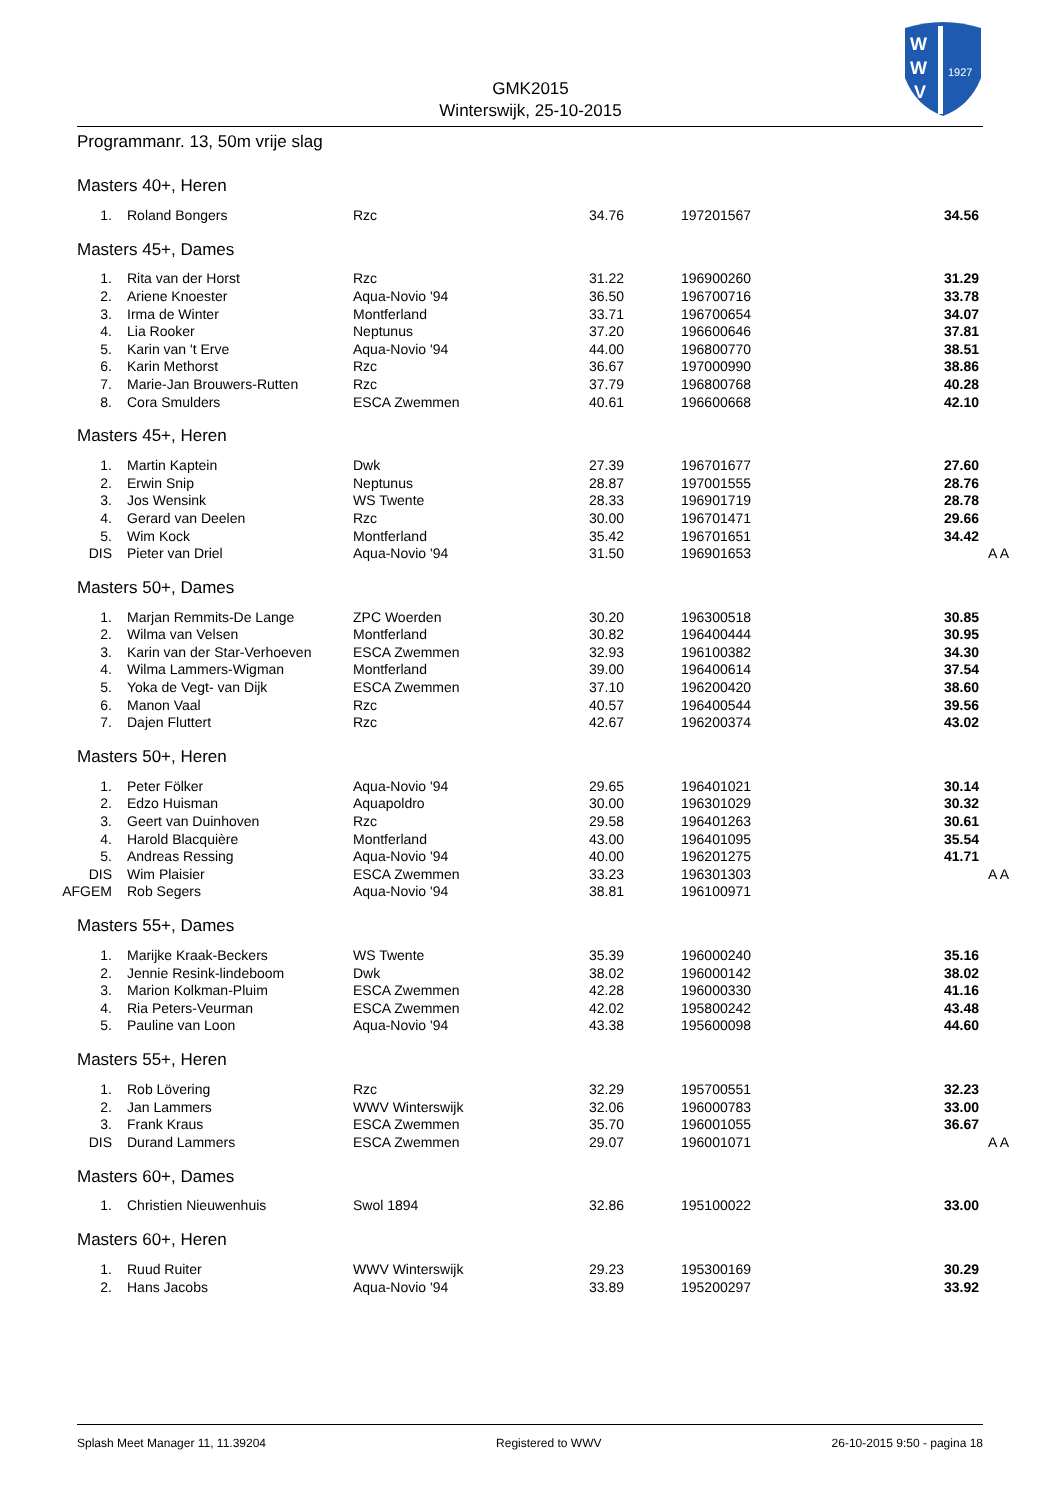W
W
V
1927
GMK2015
Winterswijk, 25-10-2015
Programmanr. 13, 50m vrije slag
Masters 40+, Heren
| 1. | Roland Bongers | Rzc | 34.76 | 197201567 | 34.56 | |
Masters 45+, Dames
| 1. | Rita van der Horst | Rzc | 31.22 | 196900260 | 31.29 | |
| 2. | Ariene Knoester | Aqua-Novio '94 | 36.50 | 196700716 | 33.78 | |
| 3. | Irma de Winter | Montferland | 33.71 | 196700654 | 34.07 | |
| 4. | Lia Rooker | Neptunus | 37.20 | 196600646 | 37.81 | |
| 5. | Karin van 't Erve | Aqua-Novio '94 | 44.00 | 196800770 | 38.51 | |
| 6. | Karin Methorst | Rzc | 36.67 | 197000990 | 38.86 | |
| 7. | Marie-Jan Brouwers-Rutten | Rzc | 37.79 | 196800768 | 40.28 | |
| 8. | Cora Smulders | ESCA Zwemmen | 40.61 | 196600668 | 42.10 | |
Masters 45+, Heren
| 1. | Martin Kaptein | Dwk | 27.39 | 196701677 | 27.60 | |
| 2. | Erwin Snip | Neptunus | 28.87 | 197001555 | 28.76 | |
| 3. | Jos Wensink | WS Twente | 28.33 | 196901719 | 28.78 | |
| 4. | Gerard van Deelen | Rzc | 30.00 | 196701471 | 29.66 | |
| 5. | Wim Kock | Montferland | 35.42 | 196701651 | 34.42 | |
| DIS | Pieter van Driel | Aqua-Novio '94 | 31.50 | 196901653 | | A A |
Masters 50+, Dames
| 1. | Marjan Remmits-De Lange | ZPC Woerden | 30.20 | 196300518 | 30.85 | |
| 2. | Wilma van Velsen | Montferland | 30.82 | 196400444 | 30.95 | |
| 3. | Karin van der Star-Verhoeven | ESCA Zwemmen | 32.93 | 196100382 | 34.30 | |
| 4. | Wilma Lammers-Wigman | Montferland | 39.00 | 196400614 | 37.54 | |
| 5. | Yoka de Vegt- van Dijk | ESCA Zwemmen | 37.10 | 196200420 | 38.60 | |
| 6. | Manon Vaal | Rzc | 40.57 | 196400544 | 39.56 | |
| 7. | Dajen Fluttert | Rzc | 42.67 | 196200374 | 43.02 | |
Masters 50+, Heren
| 1. | Peter Fölker | Aqua-Novio '94 | 29.65 | 196401021 | 30.14 | |
| 2. | Edzo Huisman | Aquapoldro | 30.00 | 196301029 | 30.32 | |
| 3. | Geert van Duinhoven | Rzc | 29.58 | 196401263 | 30.61 | |
| 4. | Harold Blacquière | Montferland | 43.00 | 196401095 | 35.54 | |
| 5. | Andreas Ressing | Aqua-Novio '94 | 40.00 | 196201275 | 41.71 | |
| DIS | Wim Plaisier | ESCA Zwemmen | 33.23 | 196301303 | | A A |
| AFGEM | Rob Segers | Aqua-Novio '94 | 38.81 | 196100971 | | |
Masters 55+, Dames
| 1. | Marijke Kraak-Beckers | WS Twente | 35.39 | 196000240 | 35.16 | |
| 2. | Jennie Resink-lindeboom | Dwk | 38.02 | 196000142 | 38.02 | |
| 3. | Marion Kolkman-Pluim | ESCA Zwemmen | 42.28 | 196000330 | 41.16 | |
| 4. | Ria Peters-Veurman | ESCA Zwemmen | 42.02 | 195800242 | 43.48 | |
| 5. | Pauline van Loon | Aqua-Novio '94 | 43.38 | 195600098 | 44.60 | |
Masters 55+, Heren
| 1. | Rob Lövering | Rzc | 32.29 | 195700551 | 32.23 | |
| 2. | Jan Lammers | WWV Winterswijk | 32.06 | 196000783 | 33.00 | |
| 3. | Frank Kraus | ESCA Zwemmen | 35.70 | 196001055 | 36.67 | |
| DIS | Durand Lammers | ESCA Zwemmen | 29.07 | 196001071 | | A A |
Masters 60+, Dames
| 1. | Christien Nieuwenhuis | Swol 1894 | 32.86 | 195100022 | 33.00 | |
Masters 60+, Heren
| 1. | Ruud Ruiter | WWV Winterswijk | 29.23 | 195300169 | 30.29 | |
| 2. | Hans Jacobs | Aqua-Novio '94 | 33.89 | 195200297 | 33.92 | |
Splash Meet Manager 11, 11.39204 Registered to WWV 26-10-2015 9:50 - pagina 18